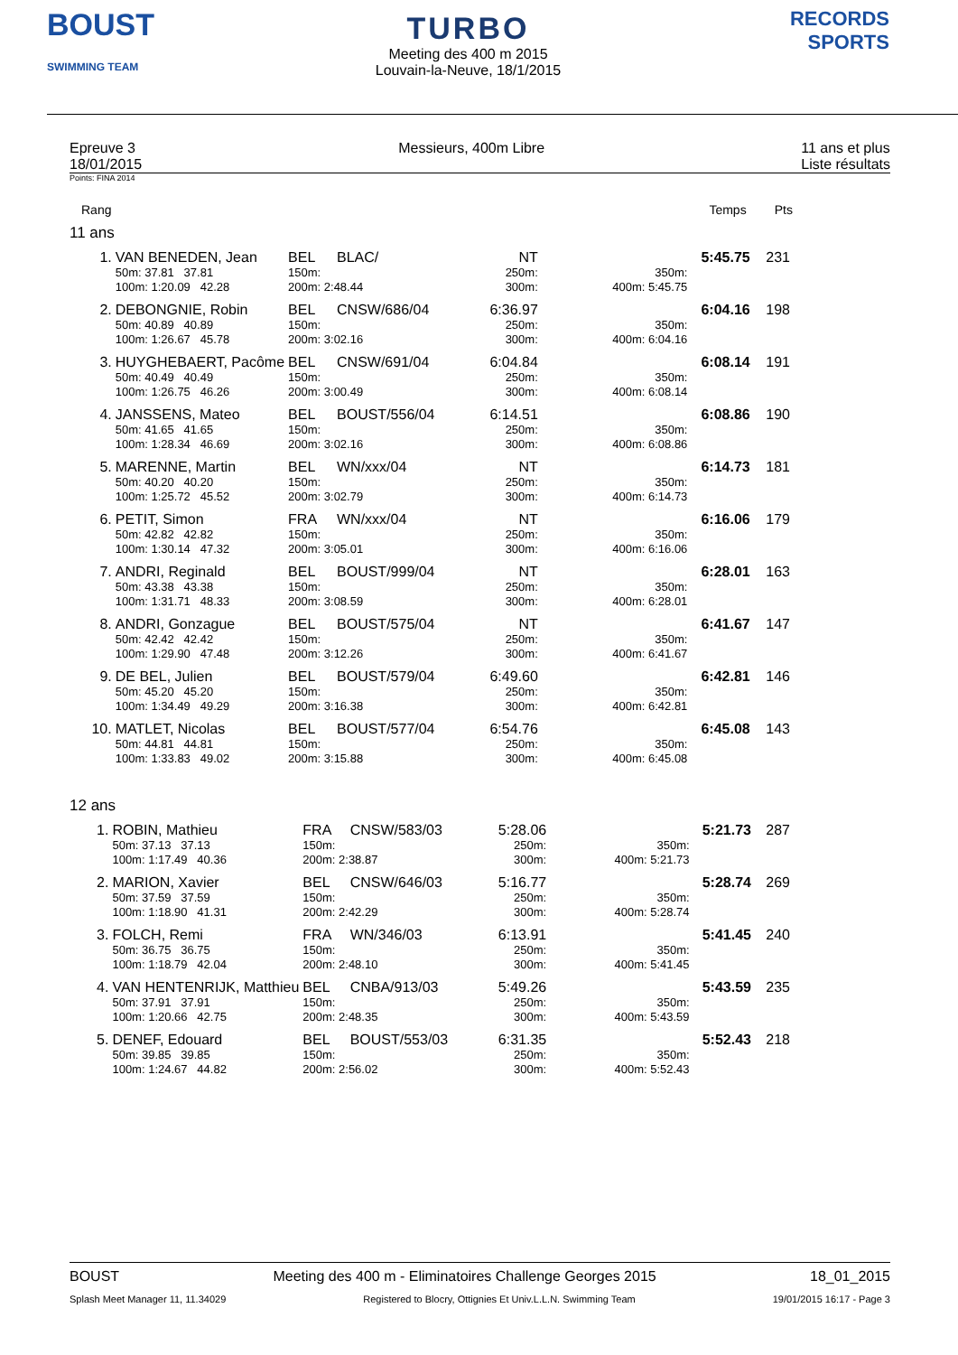BOUST
SWIMMING TEAM
TURBO
Meeting des 400 m 2015
Louvain-la-Neuve, 18/1/2015
RECORDS SPORTS
Epreuve 3
18/01/2015
Messieurs, 400m Libre 11 ans et plus
Liste résultats
Points: FINA 2014
Rang Temps Pts
11 ans
| 1. | VAN BENEDEN, Jean | BEL | BLAC/ | NT | | 5:45.75 | 231 |
| | 50m: 37.81 37.81 | 150m: | | 250m: | 350m: | | |
| | 100m: 1:20.09 42.28 | 200m: 2:48.44 | | 300m: | 400m: 5:45.75 | | |
| 2. | DEBONGNIE, Robin | BEL | CNSW/686/04 | 6:36.97 | | 6:04.16 | 198 |
| | 50m: 40.89 40.89 | 150m: | | 250m: | 350m: | | |
| | 100m: 1:26.67 45.78 | 200m: 3:02.16 | | 300m: | 400m: 6:04.16 | | |
| 3. | HUYGHEBAERT, Pacôme | BEL | CNSW/691/04 | 6:04.84 | | 6:08.14 | 191 |
| | 50m: 40.49 40.49 | 150m: | | 250m: | 350m: | | |
| | 100m: 1:26.75 46.26 | 200m: 3:00.49 | | 300m: | 400m: 6:08.14 | | |
| 4. | JANSSENS, Mateo | BEL | BOUST/556/04 | 6:14.51 | | 6:08.86 | 190 |
| | 50m: 41.65 41.65 | 150m: | | 250m: | 350m: | | |
| | 100m: 1:28.34 46.69 | 200m: 3:02.16 | | 300m: | 400m: 6:08.86 | | |
| 5. | MARENNE, Martin | BEL | WN/xxx/04 | NT | | 6:14.73 | 181 |
| | 50m: 40.20 40.20 | 150m: | | 250m: | 350m: | | |
| | 100m: 1:25.72 45.52 | 200m: 3:02.79 | | 300m: | 400m: 6:14.73 | | |
| 6. | PETIT, Simon | FRA | WN/xxx/04 | NT | | 6:16.06 | 179 |
| | 50m: 42.82 42.82 | 150m: | | 250m: | 350m: | | |
| | 100m: 1:30.14 47.32 | 200m: 3:05.01 | | 300m: | 400m: 6:16.06 | | |
| 7. | ANDRI, Reginald | BEL | BOUST/999/04 | NT | | 6:28.01 | 163 |
| | 50m: 43.38 43.38 | 150m: | | 250m: | 350m: | | |
| | 100m: 1:31.71 48.33 | 200m: 3:08.59 | | 300m: | 400m: 6:28.01 | | |
| 8. | ANDRI, Gonzague | BEL | BOUST/575/04 | NT | | 6:41.67 | 147 |
| | 50m: 42.42 42.42 | 150m: | | 250m: | 350m: | | |
| | 100m: 1:29.90 47.48 | 200m: 3:12.26 | | 300m: | 400m: 6:41.67 | | |
| 9. | DE BEL, Julien | BEL | BOUST/579/04 | 6:49.60 | | 6:42.81 | 146 |
| | 50m: 45.20 45.20 | 150m: | | 250m: | 350m: | | |
| | 100m: 1:34.49 49.29 | 200m: 3:16.38 | | 300m: | 400m: 6:42.81 | | |
| 10. | MATLET, Nicolas | BEL | BOUST/577/04 | 6:54.76 | | 6:45.08 | 143 |
| | 50m: 44.81 44.81 | 150m: | | 250m: | 350m: | | |
| | 100m: 1:33.83 49.02 | 200m: 3:15.88 | | 300m: | 400m: 6:45.08 | | |
12 ans
| 1. | ROBIN, Mathieu | FRA | CNSW/583/03 | 5:28.06 | | 5:21.73 | 287 |
| | 50m: 37.13 37.13 | 150m: | | 250m: | 350m: | | |
| | 100m: 1:17.49 40.36 | 200m: 2:38.87 | | 300m: | 400m: 5:21.73 | | |
| 2. | MARION, Xavier | BEL | CNSW/646/03 | 5:16.77 | | 5:28.74 | 269 |
| | 50m: 37.59 37.59 | 150m: | | 250m: | 350m: | | |
| | 100m: 1:18.90 41.31 | 200m: 2:42.29 | | 300m: | 400m: 5:28.74 | | |
| 3. | FOLCH, Remi | FRA | WN/346/03 | 6:13.91 | | 5:41.45 | 240 |
| | 50m: 36.75 36.75 | 150m: | | 250m: | 350m: | | |
| | 100m: 1:18.79 42.04 | 200m: 2:48.10 | | 300m: | 400m: 5:41.45 | | |
| 4. | VAN HENTENRIJK, Matthieu | BEL | CNBA/913/03 | 5:49.26 | | 5:43.59 | 235 |
| | 50m: 37.91 37.91 | 150m: | | 250m: | 350m: | | |
| | 100m: 1:20.66 42.75 | 200m: 2:48.35 | | 300m: | 400m: 5:43.59 | | |
| 5. | DENEF, Edouard | BEL | BOUST/553/03 | 6:31.35 | | 5:52.43 | 218 |
| | 50m: 39.85 39.85 | 150m: | | 250m: | 350m: | | |
| | 100m: 1:24.67 44.82 | 200m: 2:56.02 | | 300m: | 400m: 5:52.43 | | |
BOUST Meeting des 400 m - Eliminatoires Challenge Georges 2015 18_01_2015
Splash Meet Manager 11, 11.34029 Registered to Blocry, Ottignies Et Univ.L.L.N. Swimming Team 19/01/2015 16:17 - Page 3